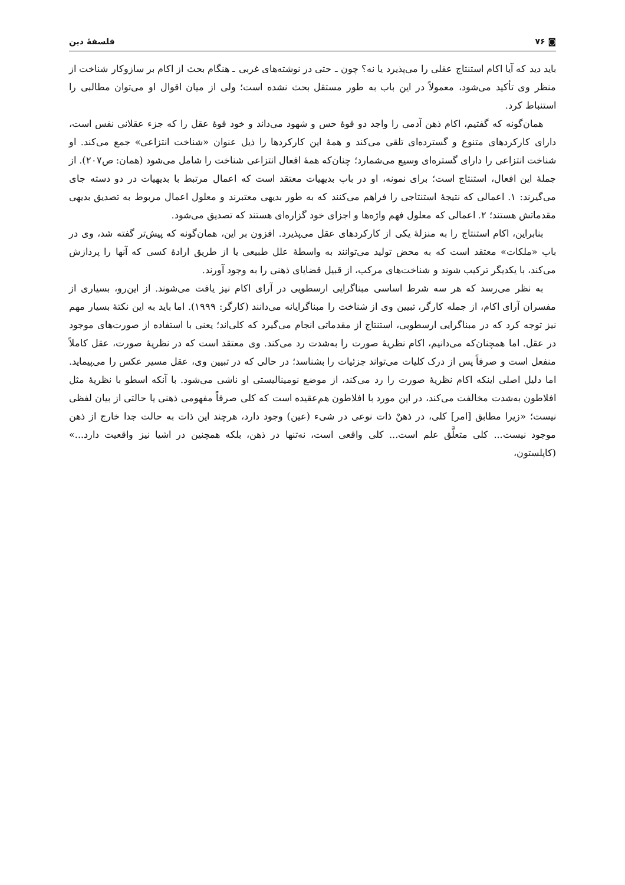◙ ۷۶ فلسفهٔ دین
باید دید که آیا اکام استنتاج عقلی را می‌پذیرد یا نه؟ چون ـ حتی در نوشته‌های غربی ـ هنگام بحث از اکام بر سازوکار شناخت از منظر وی تأکید می‌شود، معمولاً در این باب به طور مستقل بحث نشده است؛ ولی از میان اقوال او می‌توان مطالبی را استنباط کرد.
همان‌گونه که گفتیم، اکام ذهن آدمی را واجد دو قوهٔ حس و شهود می‌داند و خود قوهٔ عقل را که جزء عقلانی نفس است، دارای کارکردهای متنوع و گسترده‌ای تلقی می‌کند و همهٔ این کارکردها را ذیل عنوان «شناخت انتزاعی» جمع می‌کند. او شناخت انتزاعی را دارای گستره‌ای وسیع می‌شمارد؛ چنان‌که همهٔ افعال انتزاعی شناخت را شامل می‌شود (همان: ص۲۰۷). از جملهٔ این افعال، استنتاج است؛ برای نمونه، او در باب بدیهیات معتقد است که اعمال مرتبط با بدیهیات در دو دسته جای می‌گیرند: ۱. اعمالی که نتیجهٔ استنتاجی را فراهم می‌کنند که به طور بدیهی معتبرند و معلول اعمال مربوط به تصدیق بدیهی مقدماتش هستند؛ ۲. اعمالی که معلول فهم واژه‌ها و اجزای خود گزاره‌ای هستند که تصدیق می‌شود.
بنابراین، اکام استنتاج را به منزلهٔ یکی از کارکردهای عقل می‌پذیرد. افزون بر این، همان‌گونه که پیش‌تر گفته شد، وی در باب «ملکات» معتقد است که به محض تولید می‌توانند به واسطهٔ علل طبیعی یا از طریق ارادهٔ کسی که آنها را پردازش می‌کند، با یکدیگر ترکیب شوند و شناخت‌های مرکب، از قبیل قضایای ذهنی را به وجود آورند.
به نظر می‌رسد که هر سه شرط اساسی مبناگرایی ارسطویی در آرای اکام نیز یافت می‌شوند. از این‌رو، بسیاری از مفسران آرای اکام، از جمله کارگر، تبیین وی از شناخت را مبناگرایانه می‌دانند (کارگر: ۱۹۹۹). اما باید به این نکتهٔ بسیار مهم نیز توجه کرد که در مبناگرایی ارسطویی، استنتاج از مقدماتی انجام می‌گیرد که کلی‌اند؛ یعنی با استفاده از صورت‌های موجود در عقل. اما همچنان‌که می‌دانیم، اکام نظریهٔ صورت را به‌شدت رد می‌کند. وی معتقد است که در نظریهٔ صورت، عقل کاملاً منفعل است و صرفاً پس از درک کلیات می‌تواند جزئیات را بشناسد؛ در حالی که در تبیین وی، عقل مسیر عکس را می‌پیماید. اما دلیل اصلی اینکه اکام نظریهٔ صورت را رد می‌کند، از موضع نومینالیستی او ناشی می‌شود. با آنکه اسطو با نظریهٔ مثل افلاطون به‌شدت مخالفت می‌کند، در این مورد با افلاطون هم‌عقیده است که کلی صرفاً مفهومی ذهنی یا حالتی از بیان لفظی نیست؛ «زیرا مطابق [امر] کلی، در ذهنْ ذات نوعی در شیء (عین) وجود دارد، هرچند این ذات به حالت جدا خارج از ذهن موجود نیست... کلی متعلَّق علم است... کلی واقعی است، نه‌تنها در ذهن، بلکه همچنین در اشیا نیز واقعیت دارد...» (کاپلستون،